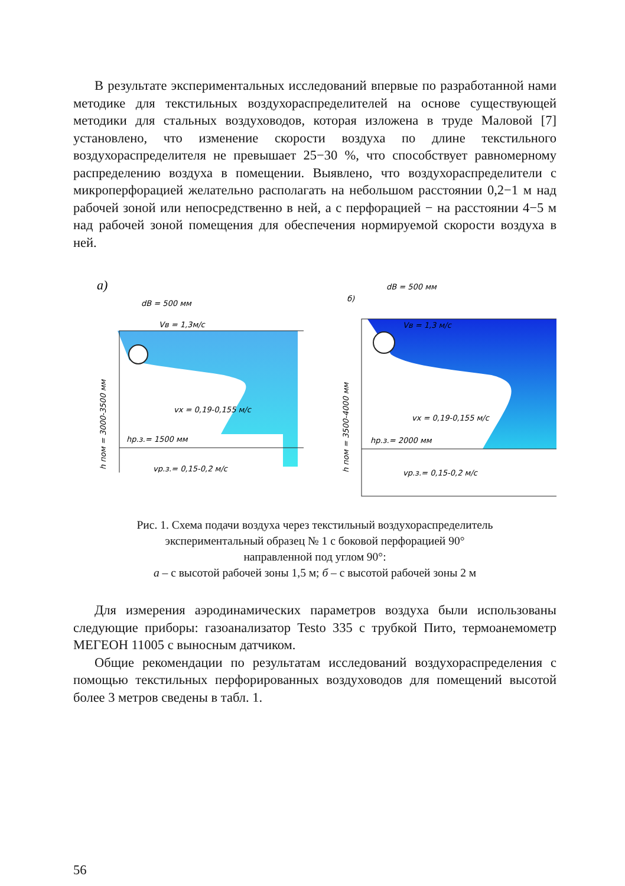В результате экспериментальных исследований впервые по разработанной нами методике для текстильных воздухораспределителей на основе существующей методики для стальных воздуховодов, которая изложена в труде Маловой [7] установлено, что изменение скорости воздуха по длине текстильного воздухораспределителя не превышает 25−30 %, что способствует равномерному распределению воздуха в помещении. Выявлено, что воздухораспределители с микроперфорацией желательно располагать на небольшом расстоянии 0,2−1 м над рабочей зоной или непосредственно в ней, а с перфорацией − на расстоянии 4−5 м над рабочей зоной помещения для обеспечения нормируемой скорости воздуха в ней.
а)
dB = 500 мм
Vв = 1,3м/с
vx = 0,19-0,155 м/с
hр.з.= 1500 мм
vр.з.= 0,15-0,2 м/с
h пом = 3000-3500 мм
б)
dB = 500 мм
Vв = 1,3 м/с
vx = 0,19-0,155 м/с
hр.з.= 2000 мм
vр.з.= 0,15-0,2 м/с
h пом = 3500-4000 мм
Рис. 1. Схема подачи воздуха через текстильный воздухораспределитель
экспериментальный образец № 1 с боковой перфорацией 90°
направленной под углом 90°:
а – с высотой рабочей зоны 1,5 м; б – с высотой рабочей зоны 2 м
Для измерения аэродинамических параметров воздуха были использованы следующие приборы: газоанализатор Testo 335 с трубкой Пито, термоанемометр МЕГЕОН 11005 с выносным датчиком.
Общие рекомендации по результатам исследований воздухораспределения с помощью текстильных перфорированных воздуховодов для помещений высотой более 3 метров сведены в табл. 1.
56